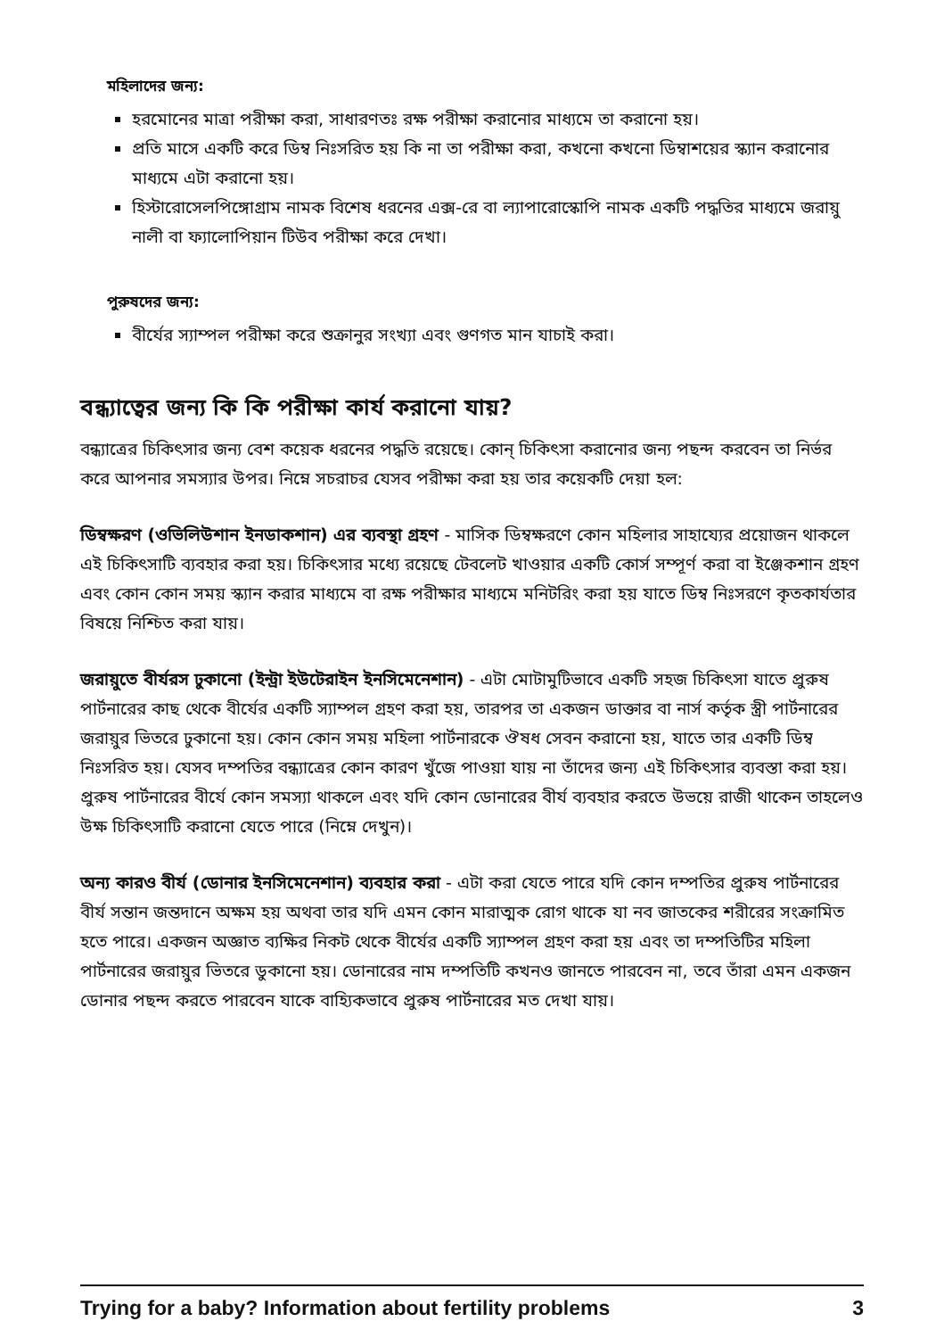মহিলাদের জন্য:
হরমোনের মাত্রা পরীক্ষা করা, সাধারণতঃ রক্ষ পরীক্ষা করানোর মাধ্যমে তা করানো হয়।
প্রতি মাসে একটি করে ডিম্ব নিঃসরিত হয় কি না তা পরীক্ষা করা, কখনো কখনো ডিম্বাশয়ের স্ক্যান করানোর মাধ্যমে এটা করানো হয়।
হিস্টারোসেলপিঙ্গোগ্রাম নামক বিশেষ ধরনের এক্স-রে বা ল্যাপারোস্কোপি নামক একটি পদ্ধতির মাধ্যমে জরায়ু নালী বা ফ্যালোপিয়ান টিউব পরীক্ষা করে দেখা।
পুরুষদের জন্য:
বীর্যের স্যাম্পল পরীক্ষা করে শুক্রানুর সংখ্যা এবং গুণগত মান যাচাই করা।
বন্ধ্যাত্বের জন্য কি কি পরীক্ষা কার্য করানো যায়?
বন্ধ্যাত্রের চিকিৎসার জন্য বেশ কয়েক ধরনের পদ্ধতি রয়েছে। কোন্ চিকিৎসা করানোর জন্য পছন্দ করবেন তা নির্ভর করে আপনার সমস্যার উপর। নিম্নে সচরাচর যেসব পরীক্ষা করা হয় তার কয়েকটি দেয়া হল:
ডিম্বক্ষরণ (ওভিলিউশান ইনডাকশান) এর ব্যবস্থা গ্রহণ - মাসিক ডিম্বক্ষরণে কোন মহিলার সাহায্যের প্রয়োজন থাকলে এই চিকিৎসাটি ব্যবহার করা হয়। চিকিৎসার মধ্যে রয়েছে টেবলেট খাওয়ার একটি কোর্স সম্পূর্ণ করা বা ইঞ্জেকশান গ্রহণ এবং কোন কোন সময় স্ক্যান করার মাধ্যমে বা রক্ষ পরীক্ষার মাধ্যমে মনিটরিং করা হয় যাতে ডিম্ব নিঃসরণে কৃতকার্যতার বিষয়ে নিশ্চিত করা যায়।
জরায়ুতে বীর্যরস ঢুকানো (ইন্ট্রা ইউটেরাইন ইনসিমেনেশান) - এটা মোটামুটিভাবে একটি সহজ চিকিৎসা যাতে প্রুরুষ পার্টনারের কাছ থেকে বীর্যের একটি স্যাম্পল গ্রহণ করা হয়, তারপর তা একজন ডাক্তার বা নার্স কর্তৃক স্ত্রী পার্টনারের জরায়ুর ভিতরে ঢুকানো হয়। কোন কোন সময় মহিলা পার্টনারকে ঔষধ সেবন করানো হয়, যাতে তার একটি ডিম্ব নিঃসরিত হয়। যেসব দম্পতির বন্ধ্যাত্রের কোন কারণ খুঁজে পাওয়া যায় না তাঁদের জন্য এই চিকিৎসার ব্যবস্তা করা হয়। প্রুরুষ পার্টনারের বীর্যে কোন সমস্যা থাকলে এবং যদি কোন ডোনারের বীর্য ব্যবহার করতে উভয়ে রাজী থাকেন তাহলেও উক্ষ চিকিৎসাটি করানো যেতে পারে (নিম্নে দেখুন)।
অন্য কারও বীর্য (ডোনার ইনসিমেনেশান) ব্যবহার করা - এটা করা যেতে পারে যদি কোন দম্পতির প্রুরুষ পার্টনারের বীর্য সন্তান জন্তদানে অক্ষম হয় অথবা তার যদি এমন কোন মারাত্মক রোগ থাকে যা নব জাতকের শরীরের সংক্রামিত হতে পারে। একজন অজ্ঞাত ব্যক্ষির নিকট থেকে বীর্যের একটি স্যাম্পল গ্রহণ করা হয় এবং তা দম্পতিটির মহিলা পার্টনারের জরায়ুর ভিতরে ডুকানো হয়। ডোনারের নাম দম্পতিটি কখনও জানতে পারবেন না, তবে তাঁরা এমন একজন ডোনার পছন্দ করতে পারবেন যাকে বাহ্যিকভাবে প্রুরুষ পার্টনারের মত দেখা যায়।
Trying for a baby? Information about fertility problems 3